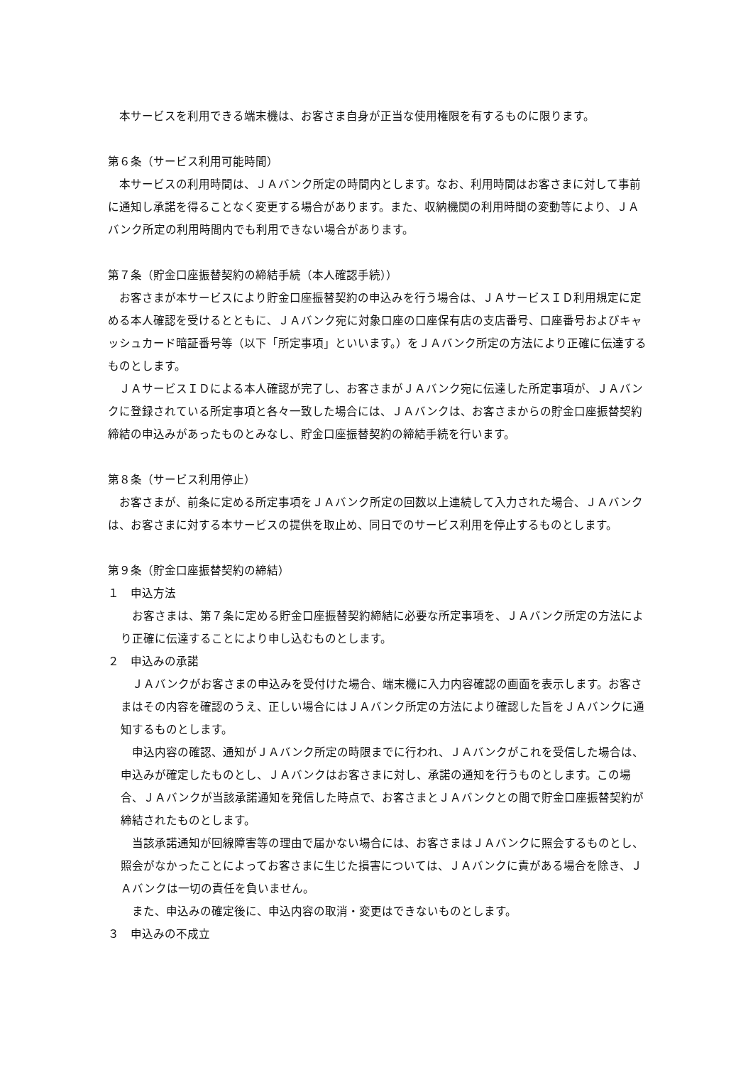本サービスを利用できる端末機は、お客さま自身が正当な使用権限を有するものに限ります。
第６条（サービス利用可能時間）
本サービスの利用時間は、ＪＡバンク所定の時間内とします。なお、利用時間はお客さまに対して事前に通知し承諾を得ることなく変更する場合があります。また、収納機関の利用時間の変動等により、ＪＡバンク所定の利用時間内でも利用できない場合があります。
第７条（貯金口座振替契約の締結手続（本人確認手続））
お客さまが本サービスにより貯金口座振替契約の申込みを行う場合は、ＪＡサービスＩＤ利用規定に定める本人確認を受けるとともに、ＪＡバンク宛に対象口座の口座保有店の支店番号、口座番号およびキャッシュカード暗証番号等（以下「所定事項」といいます。）をＪＡバンク所定の方法により正確に伝達するものとします。
ＪＡサービスＩＤによる本人確認が完了し、お客さまがＪＡバンク宛に伝達した所定事項が、ＪＡバンクに登録されている所定事項と各々一致した場合には、ＪＡバンクは、お客さまからの貯金口座振替契約締結の申込みがあったものとみなし、貯金口座振替契約の締結手続を行います。
第８条（サービス利用停止）
お客さまが、前条に定める所定事項をＪＡバンク所定の回数以上連続して入力された場合、ＪＡバンクは、お客さまに対する本サービスの提供を取止め、同日でのサービス利用を停止するものとします。
第９条（貯金口座振替契約の締結）
１　申込方法
お客さまは、第７条に定める貯金口座振替契約締結に必要な所定事項を、ＪＡバンク所定の方法により正確に伝達することにより申し込むものとします。
２　申込みの承諾
ＪＡバンクがお客さまの申込みを受付けた場合、端末機に入力内容確認の画面を表示します。お客さまはその内容を確認のうえ、正しい場合にはＪＡバンク所定の方法により確認した旨をＪＡバンクに通知するものとします。
申込内容の確認、通知がＪＡバンク所定の時限までに行われ、ＪＡバンクがこれを受信した場合は、申込みが確定したものとし、ＪＡバンクはお客さまに対し、承諾の通知を行うものとします。この場合、ＪＡバンクが当該承諾通知を発信した時点で、お客さまとＪＡバンクとの間で貯金口座振替契約が締結されたものとします。
当該承諾通知が回線障害等の理由で届かない場合には、お客さまはＪＡバンクに照会するものとし、照会がなかったことによってお客さまに生じた損害については、ＪＡバンクに責がある場合を除き、ＪＡバンクは一切の責任を負いません。
また、申込みの確定後に、申込内容の取消・変更はできないものとします。
３　申込みの不成立